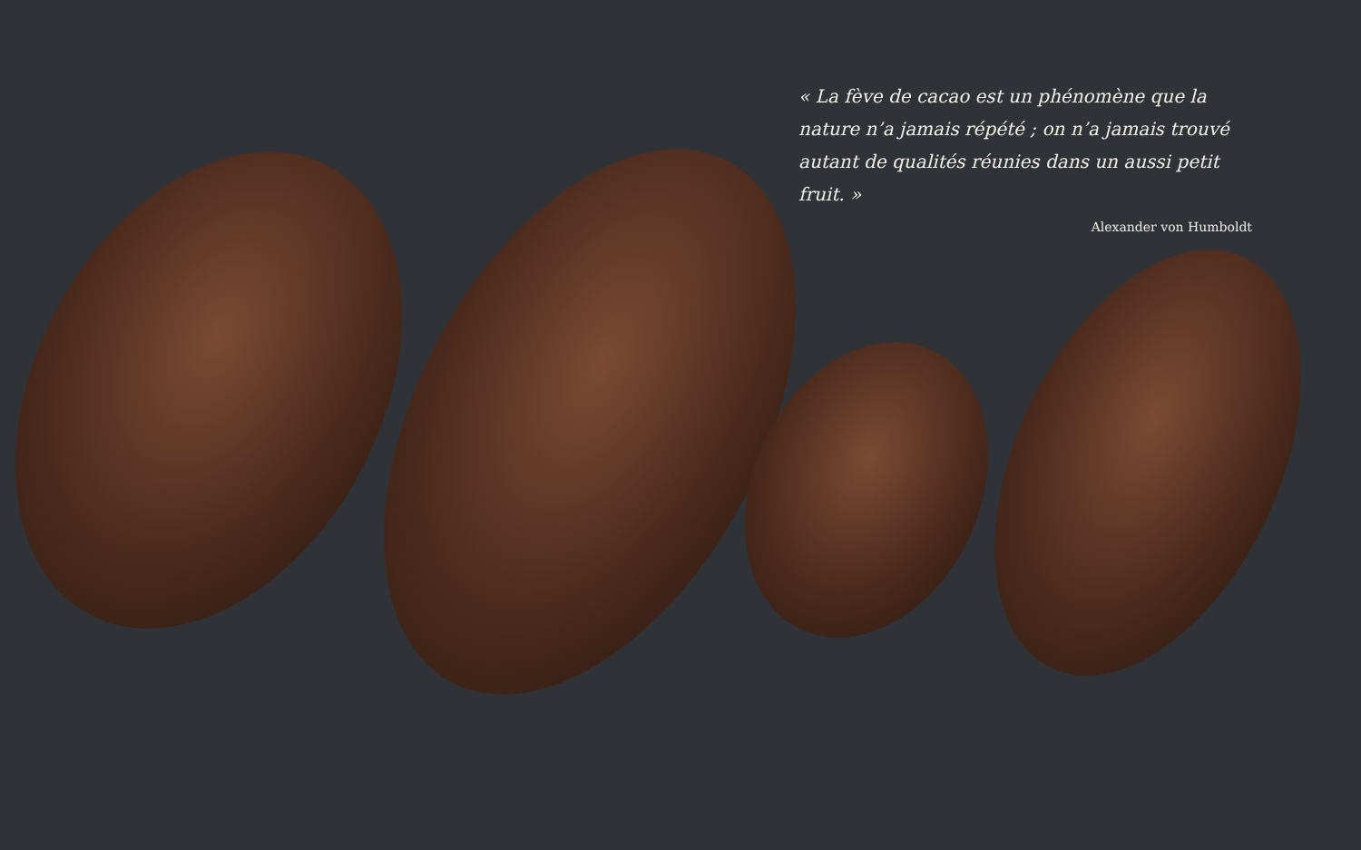« La fève de cacao est un phénomène que la nature n’a jamais répété ; on n’a jamais trouvé autant de qualités réunies dans un aussi petit fruit. »
Alexander von Humboldt